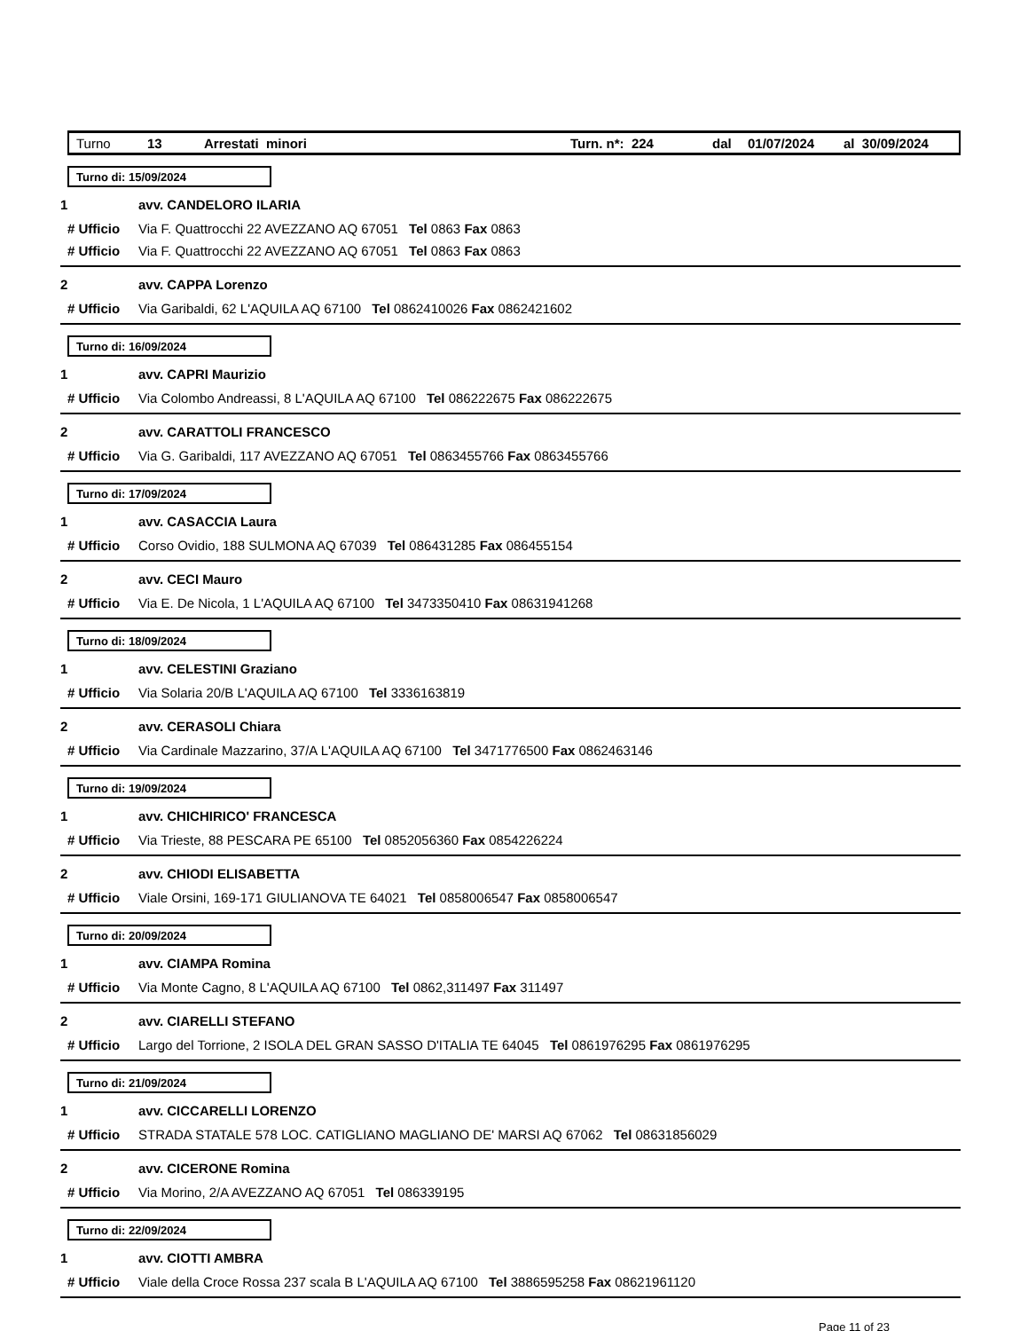Turno 13 Arrestati minori Turn. n*: 224 dal 01/07/2024 al 30/09/2024
Turno di: 15/09/2024
1 avv. CANDELORO ILARIA
# Ufficio Via F. Quattrocchi 22 AVEZZANO AQ 67051 Tel 0863 Fax 0863
# Ufficio Via F. Quattrocchi 22 AVEZZANO AQ 67051 Tel 0863 Fax 0863
2 avv. CAPPA Lorenzo
# Ufficio Via Garibaldi, 62 L'AQUILA AQ 67100 Tel 0862410026 Fax 0862421602
Turno di: 16/09/2024
1 avv. CAPRI Maurizio
# Ufficio Via Colombo Andreassi, 8 L'AQUILA AQ 67100 Tel 086222675 Fax 086222675
2 avv. CARATTOLI FRANCESCO
# Ufficio Via G. Garibaldi, 117 AVEZZANO AQ 67051 Tel 0863455766 Fax 0863455766
Turno di: 17/09/2024
1 avv. CASACCIA Laura
# Ufficio Corso Ovidio, 188 SULMONA AQ 67039 Tel 086431285 Fax 086455154
2 avv. CECI Mauro
# Ufficio Via E. De Nicola, 1 L'AQUILA AQ 67100 Tel 3473350410 Fax 08631941268
Turno di: 18/09/2024
1 avv. CELESTINI Graziano
# Ufficio Via Solaria 20/B L'AQUILA AQ 67100 Tel 3336163819
2 avv. CERASOLI Chiara
# Ufficio Via Cardinale Mazzarino, 37/A L'AQUILA AQ 67100 Tel 3471776500 Fax 0862463146
Turno di: 19/09/2024
1 avv. CHICHIRICO' FRANCESCA
# Ufficio Via Trieste, 88 PESCARA PE 65100 Tel 0852056360 Fax 0854226224
2 avv. CHIODI ELISABETTA
# Ufficio Viale Orsini, 169-171 GIULIANOVA TE 64021 Tel 0858006547 Fax 0858006547
Turno di: 20/09/2024
1 avv. CIAMPA Romina
# Ufficio Via Monte Cagno, 8 L'AQUILA AQ 67100 Tel 0862,311497 Fax 311497
2 avv. CIARELLI STEFANO
# Ufficio Largo del Torrione, 2 ISOLA DEL GRAN SASSO D'ITALIA TE 64045 Tel 0861976295 Fax 0861976295
Turno di: 21/09/2024
1 avv. CICCARELLI LORENZO
# Ufficio STRADA STATALE 578 LOC. CATIGLIANO MAGLIANO DE' MARSI AQ 67062 Tel 08631856029
2 avv. CICERONE Romina
# Ufficio Via Morino, 2/A AVEZZANO AQ 67051 Tel 086339195
Turno di: 22/09/2024
1 avv. CIOTTI AMBRA
# Ufficio Viale della Croce Rossa 237 scala B L'AQUILA AQ 67100 Tel 3886595258 Fax 08621961120
Page 11 of 23